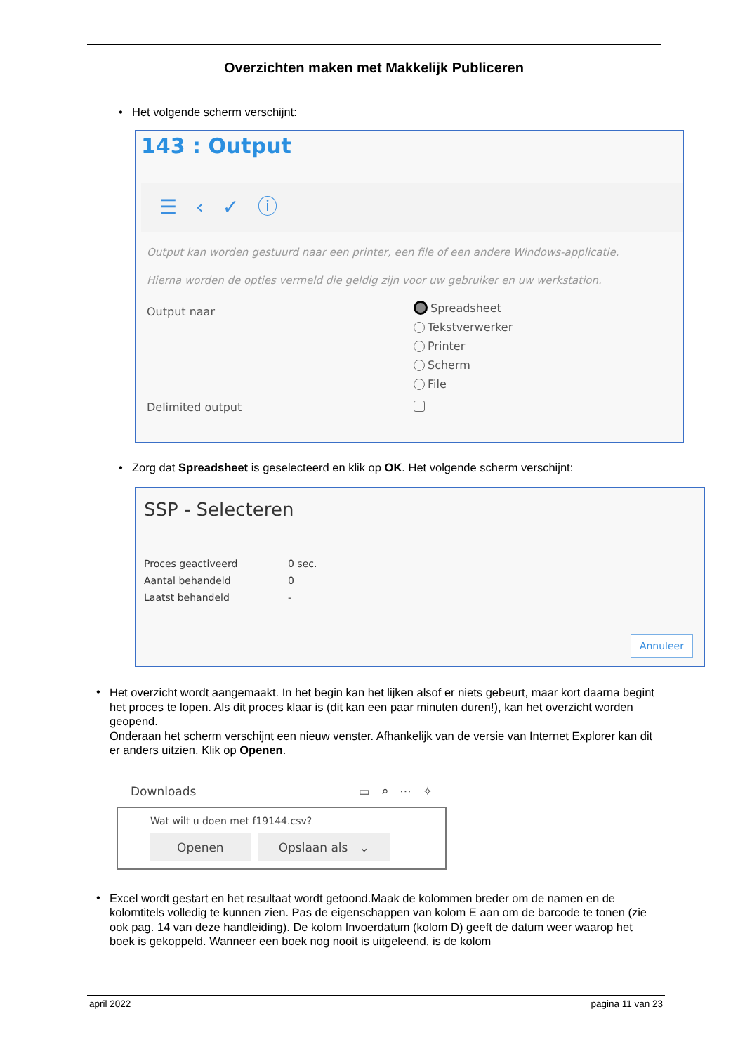Overzichten maken met Makkelijk Publiceren
• Het volgende scherm verschijnt:
143 : Output
☰ ‹ ✓ ⓘ
Output kan worden gestuurd naar een printer, een file of een andere Windows-applicatie.
Hierna worden de opties vermeld die geldig zijn voor uw gebruiker en uw werkstation.
Output naar
Spreadsheet
Tekstverwerker
Printer
Scherm
File
Delimited output
• Zorg dat Spreadsheet is geselecteerd en klik op OK. Het volgende scherm verschijnt:
SSP - Selecteren
Proces geactiveerd 0 sec.
Aantal behandeld 0
Laatst behandeld -
Annuleer
• Het overzicht wordt aangemaakt. In het begin kan het lijken alsof er niets gebeurt, maar kort daarna begint het proces te lopen. Als dit proces klaar is (dit kan een paar minuten duren!), kan het overzicht worden geopend.
Onderaan het scherm verschijnt een nieuw venster. Afhankelijk van de versie van Internet Explorer kan dit er anders uitzien. Klik op Openen.
Downloads ▭ ⌕ ··· ✧
Wat wilt u doen met f19144.csv?
Openen Opslaan als ⌄
• Excel wordt gestart en het resultaat wordt getoond.Maak de kolommen breder om de namen en de kolomtitels volledig te kunnen zien. Pas de eigenschappen van kolom E aan om de barcode te tonen (zie ook pag. 14 van deze handleiding). De kolom Invoerdatum (kolom D) geeft de datum weer waarop het boek is gekoppeld. Wanneer een boek nog nooit is uitgeleend, is de kolom
april 2022 pagina 11 van 23